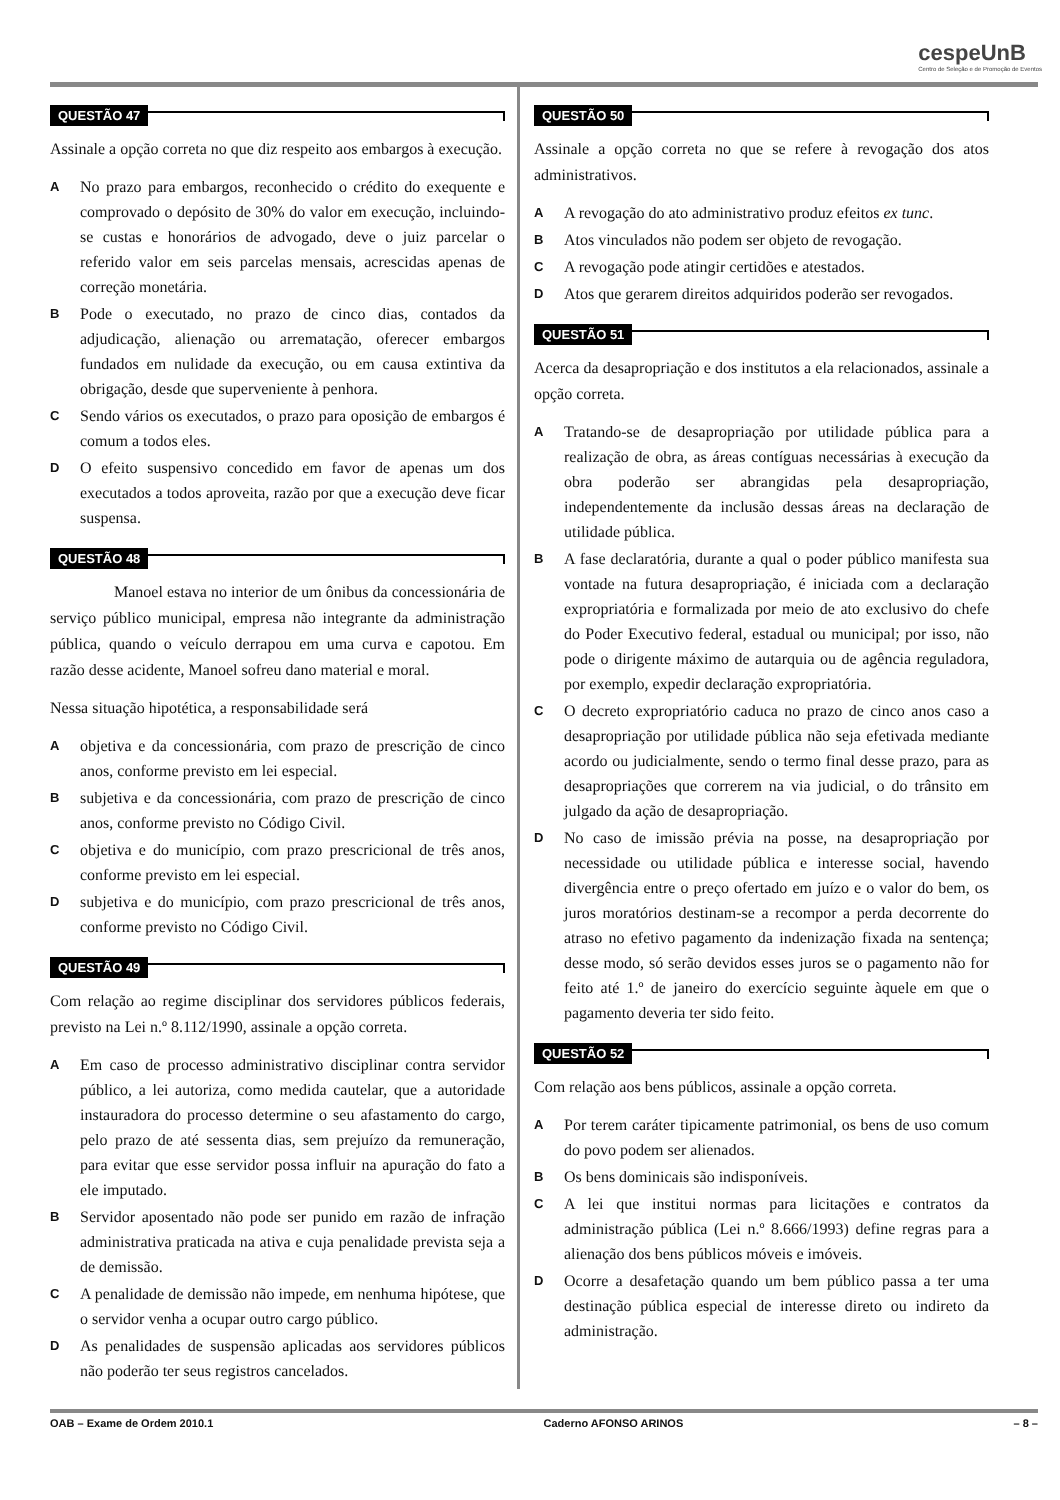cespeUnB
Centro de Seleção e de Promoção de Eventos
QUESTÃO 47
Assinale a opção correta no que diz respeito aos embargos à execução.
A
No prazo para embargos, reconhecido o crédito do exequente e comprovado o depósito de 30% do valor em execução, incluindo-se custas e honorários de advogado, deve o juiz parcelar o referido valor em seis parcelas mensais, acrescidas apenas de correção monetária.
B
Pode o executado, no prazo de cinco dias, contados da adjudicação, alienação ou arrematação, oferecer embargos fundados em nulidade da execução, ou em causa extintiva da obrigação, desde que superveniente à penhora.
C
Sendo vários os executados, o prazo para oposição de embargos é comum a todos eles.
D
O efeito suspensivo concedido em favor de apenas um dos executados a todos aproveita, razão por que a execução deve ficar suspensa.
QUESTÃO 48
    Manoel estava no interior de um ônibus da concessionária de serviço público municipal, empresa não integrante da administração pública, quando o veículo derrapou em uma curva e capotou. Em razão desse acidente, Manoel sofreu dano material e moral.
Nessa situação hipotética, a responsabilidade será
A
objetiva e da concessionária, com prazo de prescrição de cinco anos, conforme previsto em lei especial.
B
subjetiva e da concessionária, com prazo de prescrição de cinco anos, conforme previsto no Código Civil.
C
objetiva e do município, com prazo prescricional de três anos, conforme previsto em lei especial.
D
subjetiva e do município, com prazo prescricional de três anos, conforme previsto no Código Civil.
QUESTÃO 49
Com relação ao regime disciplinar dos servidores públicos federais, previsto na Lei n.º 8.112/1990, assinale a opção correta.
A
Em caso de processo administrativo disciplinar contra servidor público, a lei autoriza, como medida cautelar, que a autoridade instauradora do processo determine o seu afastamento do cargo, pelo prazo de até sessenta dias, sem prejuízo da remuneração, para evitar que esse servidor possa influir na apuração do fato a ele imputado.
B
Servidor aposentado não pode ser punido em razão de infração administrativa praticada na ativa e cuja penalidade prevista seja a de demissão.
C
A penalidade de demissão não impede, em nenhuma hipótese, que o servidor venha a ocupar outro cargo público.
D
As penalidades de suspensão aplicadas aos servidores públicos não poderão ter seus registros cancelados.
QUESTÃO 50
Assinale a opção correta no que se refere à revogação dos atos administrativos.
A
A revogação do ato administrativo produz efeitos ex tunc.
B
Atos vinculados não podem ser objeto de revogação.
C
A revogação pode atingir certidões e atestados.
D
Atos que gerarem direitos adquiridos poderão ser revogados.
QUESTÃO 51
Acerca da desapropriação e dos institutos a ela relacionados, assinale a opção correta.
A
Tratando-se de desapropriação por utilidade pública para a realização de obra, as áreas contíguas necessárias à execução da obra poderão ser abrangidas pela desapropriação, independentemente da inclusão dessas áreas na declaração de utilidade pública.
B
A fase declaratória, durante a qual o poder público manifesta sua vontade na futura desapropriação, é iniciada com a declaração expropriatória e formalizada por meio de ato exclusivo do chefe do Poder Executivo federal, estadual ou municipal; por isso, não pode o dirigente máximo de autarquia ou de agência reguladora, por exemplo, expedir declaração expropriatória.
C
O decreto expropriatório caduca no prazo de cinco anos caso a desapropriação por utilidade pública não seja efetivada mediante acordo ou judicialmente, sendo o termo final desse prazo, para as desapropriações que correrem na via judicial, o do trânsito em julgado da ação de desapropriação.
D
No caso de imissão prévia na posse, na desapropriação por necessidade ou utilidade pública e interesse social, havendo divergência entre o preço ofertado em juízo e o valor do bem, os juros moratórios destinam-se a recompor a perda decorrente do atraso no efetivo pagamento da indenização fixada na sentença; desse modo, só serão devidos esses juros se o pagamento não for feito até 1.º de janeiro do exercício seguinte àquele em que o pagamento deveria ter sido feito.
QUESTÃO 52
Com relação aos bens públicos, assinale a opção correta.
A
Por terem caráter tipicamente patrimonial, os bens de uso comum do povo podem ser alienados.
B
Os bens dominicais são indisponíveis.
C
A lei que institui normas para licitações e contratos da administração pública (Lei n.º 8.666/1993) define regras para a alienação dos bens públicos móveis e imóveis.
D
Ocorre a desafetação quando um bem público passa a ter uma destinação pública especial de interesse direto ou indireto da administração.
OAB – Exame de Ordem 2010.1 Caderno AFONSO ARINOS – 8 –